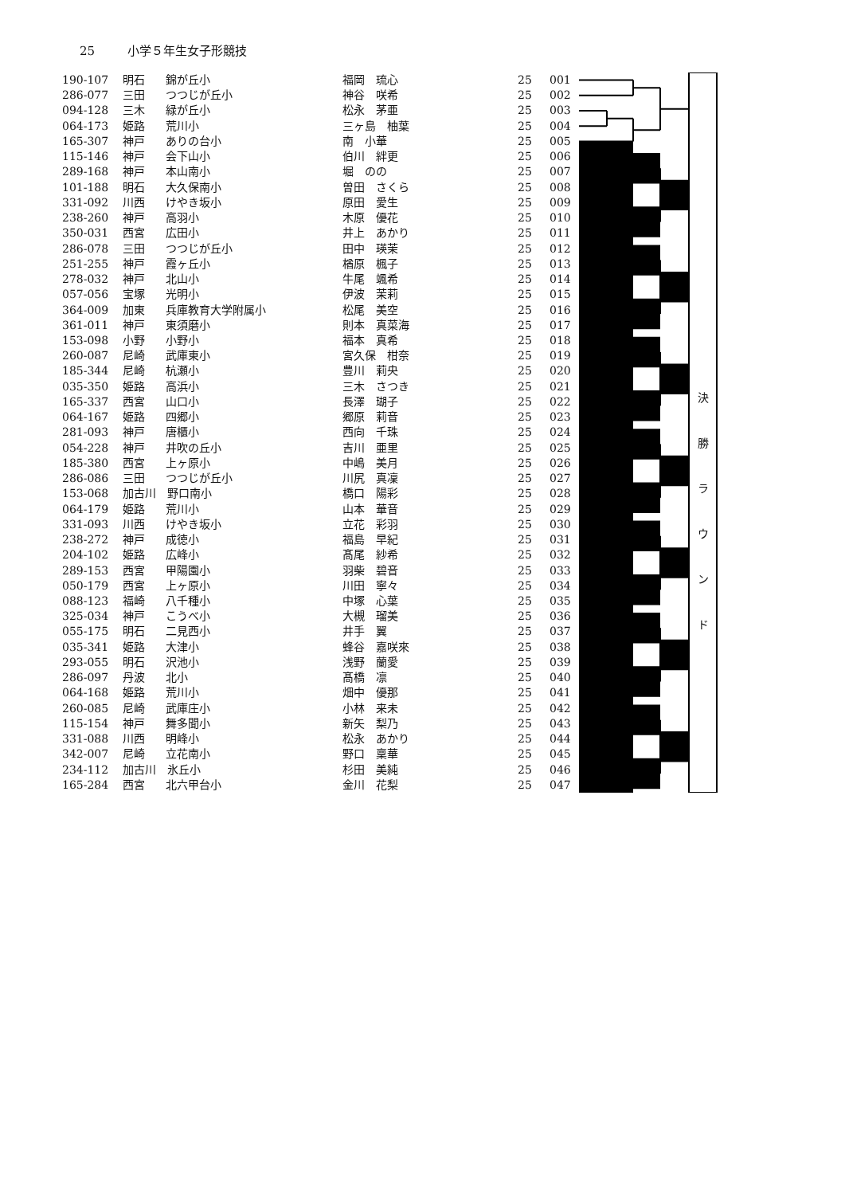25 小学５年生女子形競技
| 190-107 | 明石 | 錦が丘小 | 福岡 琉心 | 25 | 001 |
| 286-077 | 三田 | つつじが丘小 | 神谷 咲希 | 25 | 002 |
| 094-128 | 三木 | 緑が丘小 | 松永 茅亜 | 25 | 003 |
| 064-173 | 姫路 | 荒川小 | 三ヶ島 柚葉 | 25 | 004 |
| 165-307 | 神戸 | ありの台小 | 南 小華 | 25 | 005 |
| 115-146 | 神戸 | 会下山小 | 伯川 絆更 | 25 | 006 |
| 289-168 | 神戸 | 本山南小 | 堀 のの | 25 | 007 |
| 101-188 | 明石 | 大久保南小 | 曽田 さくら | 25 | 008 |
| 331-092 | 川西 | けやき坂小 | 原田 愛生 | 25 | 009 |
| 238-260 | 神戸 | 高羽小 | 木原 優花 | 25 | 010 |
| 350-031 | 西宮 | 広田小 | 井上 あかり | 25 | 011 |
| 286-078 | 三田 | つつじが丘小 | 田中 瑛茉 | 25 | 012 |
| 251-255 | 神戸 | 霞ヶ丘小 | 楢原 楓子 | 25 | 013 |
| 278-032 | 神戸 | 北山小 | 牛尾 颯希 | 25 | 014 |
| 057-056 | 宝塚 | 光明小 | 伊波 茉莉 | 25 | 015 |
| 364-009 | 加東 | 兵庫教育大学附属小 | 松尾 美空 | 25 | 016 |
| 361-011 | 神戸 | 東須磨小 | 則本 真菜海 | 25 | 017 |
| 153-098 | 小野 | 小野小 | 福本 真希 | 25 | 018 |
| 260-087 | 尼崎 | 武庫東小 | 宮久保 柑奈 | 25 | 019 |
| 185-344 | 尼崎 | 杭瀬小 | 豊川 莉央 | 25 | 020 |
| 035-350 | 姫路 | 高浜小 | 三木 さつき | 25 | 021 |
| 165-337 | 西宮 | 山口小 | 長澤 瑚子 | 25 | 022 |
| 064-167 | 姫路 | 四郷小 | 郷原 莉音 | 25 | 023 |
| 281-093 | 神戸 | 唐櫃小 | 西向 千珠 | 25 | 024 |
| 054-228 | 神戸 | 井吹の丘小 | 吉川 亜里 | 25 | 025 |
| 185-380 | 西宮 | 上ヶ原小 | 中嶋 美月 | 25 | 026 |
| 286-086 | 三田 | つつじが丘小 | 川尻 真凜 | 25 | 027 |
| 153-068 | 加古川 野口南小 | | 橋口 陽彩 | 25 | 028 |
| 064-179 | 姫路 | 荒川小 | 山本 華音 | 25 | 029 |
| 331-093 | 川西 | けやき坂小 | 立花 彩羽 | 25 | 030 |
| 238-272 | 神戸 | 成徳小 | 福島 早紀 | 25 | 031 |
| 204-102 | 姫路 | 広峰小 | 髙尾 紗希 | 25 | 032 |
| 289-153 | 西宮 | 甲陽園小 | 羽柴 碧音 | 25 | 033 |
| 050-179 | 西宮 | 上ヶ原小 | 川田 寧々 | 25 | 034 |
| 088-123 | 福崎 | 八千種小 | 中塚 心葉 | 25 | 035 |
| 325-034 | 神戸 | こうべ小 | 大槻 瑠美 | 25 | 036 |
| 055-175 | 明石 | 二見西小 | 井手 翼 | 25 | 037 |
| 035-341 | 姫路 | 大津小 | 蜂谷 嘉咲來 | 25 | 038 |
| 293-055 | 明石 | 沢池小 | 浅野 蘭愛 | 25 | 039 |
| 286-097 | 丹波 | 北小 | 髙橋 凛 | 25 | 040 |
| 064-168 | 姫路 | 荒川小 | 畑中 優那 | 25 | 041 |
| 260-085 | 尼崎 | 武庫庄小 | 小林 来未 | 25 | 042 |
| 115-154 | 神戸 | 舞多聞小 | 新矢 梨乃 | 25 | 043 |
| 331-088 | 川西 | 明峰小 | 松永 あかり | 25 | 044 |
| 342-007 | 尼崎 | 立花南小 | 野口 稟華 | 25 | 045 |
| 234-112 | 加古川 氷丘小 | | 杉田 美純 | 25 | 046 |
| 165-284 | 西宮 | 北六甲台小 | 金川 花梨 | 25 | 047 |
決
勝
ラ
ウ
ン
ド